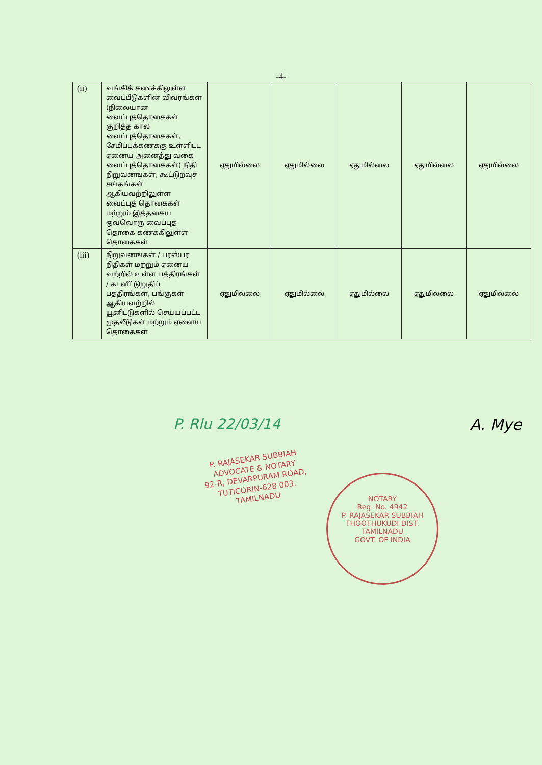-4-
| (ii) | வங்கிக் கணக்கிலுள்ள வைப்பீடுகளின் விவரங்கள் (நிலையான வைப்புத்தொகைகள் குறித்த கால வைப்புத்தொகைகள், சேமிப்புக்கணக்கு உள்ளிட்ட ஏனைய அனைத்து வகை வைப்புத்தொகைகள்) நிதி நிறுவனங்கள், கூட்டுறவுச் சங்கங்கள் ஆகியவற்றிலுள்ள வைப்புத் தொகைகள் மற்றும் இத்தகைய ஒவ்வொரு வைப்புத் தொகை கணக்கிலுள்ள தொகைகள் | ஏதுமில்லை | ஏதுமில்லை | ஏதுமில்லை | ஏதுமில்லை | ஏதுமில்லை |
| (iii) | நிறுவனங்கள் / பரஸ்பர நிதிகள் மற்றும் ஏனைய வற்றில் உள்ள பத்திரங்கள் / கடனீட்டுறுதிப் பத்திரங்கள், பங்குகள் ஆகியவற்றில் யூனிட்டுகளில் செய்யப்பட்ட முதலீடுகள் மற்றும் ஏனைய தொகைகள் | ஏதுமில்லை | ஏதுமில்லை | ஏதுமில்லை | ஏதுமில்லை | ஏதுமில்லை |
P. Rlu 22/03/14 A. Mye
P. RAJASEKAR SUBBIAH
ADVOCATE & NOTARY
92-R, DEVARPURAM ROAD,
TUTICORIN-628 003.
TAMILNADU
NOTARY
Reg. No. 4942
P. RAJASEKAR SUBBIAH
THOOTHUKUDI DIST.
TAMILNADU
GOVT. OF INDIA